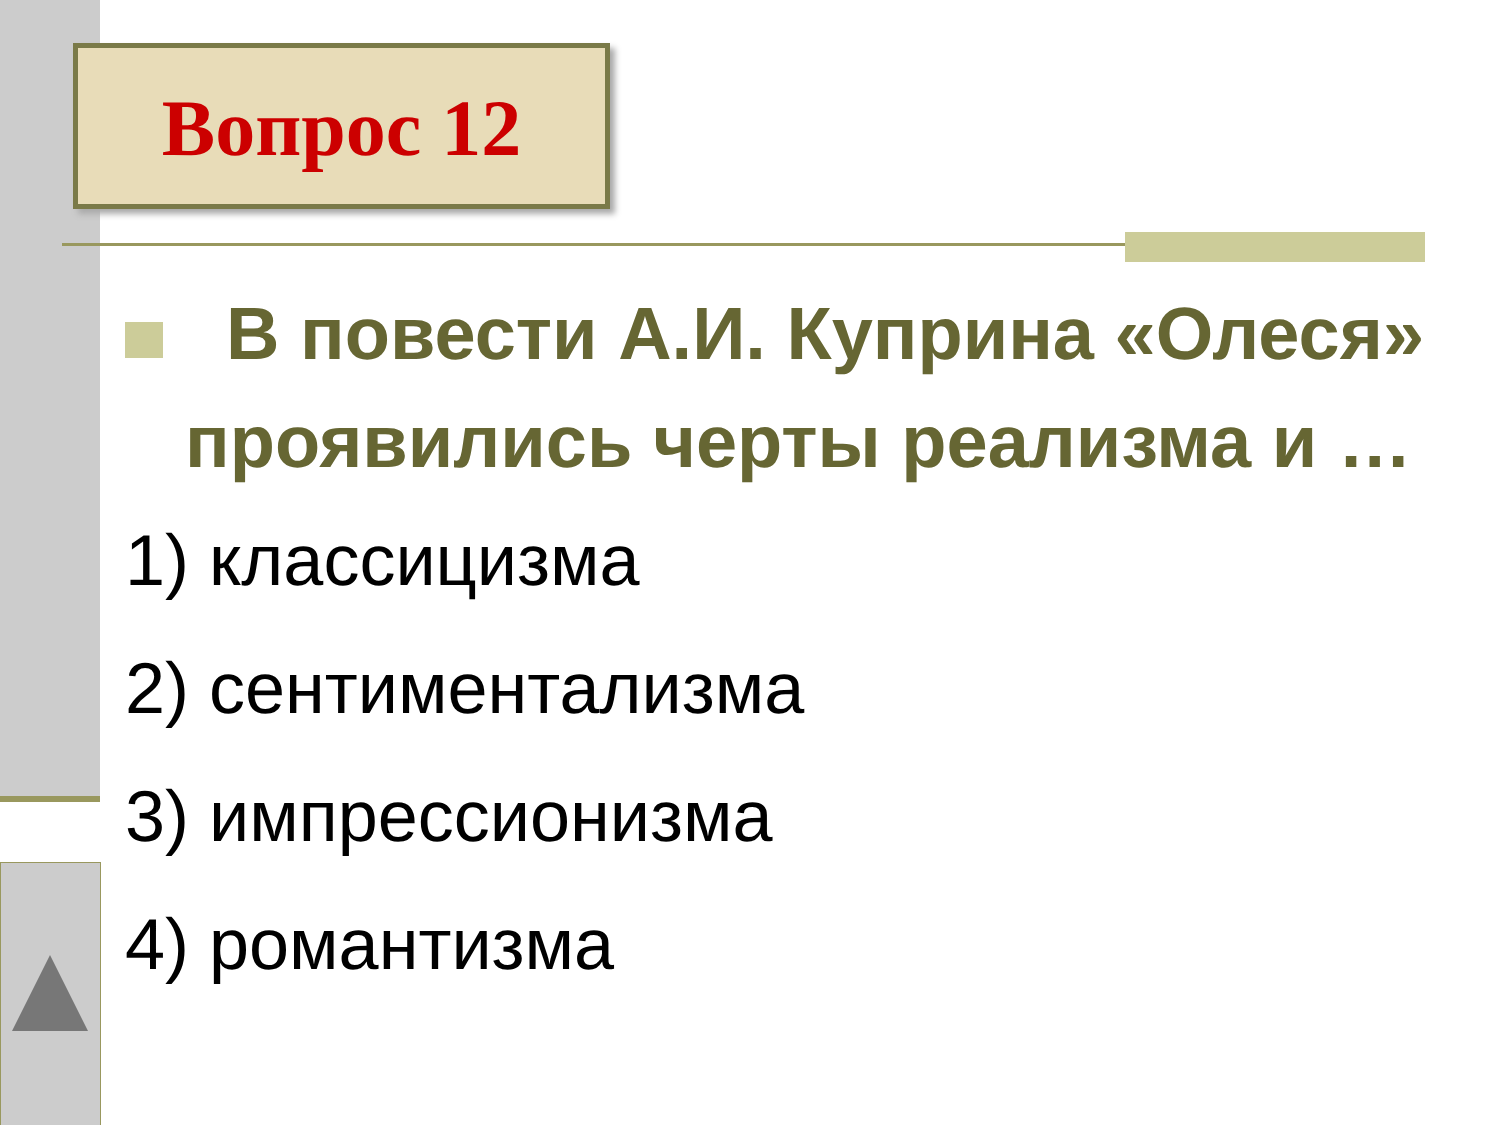Вопрос 12
В повести А.И. Куприна «Олеся» проявились черты реализма и …
1) классицизма
2) сентиментализма
3) импрессионизма
4) романтизма